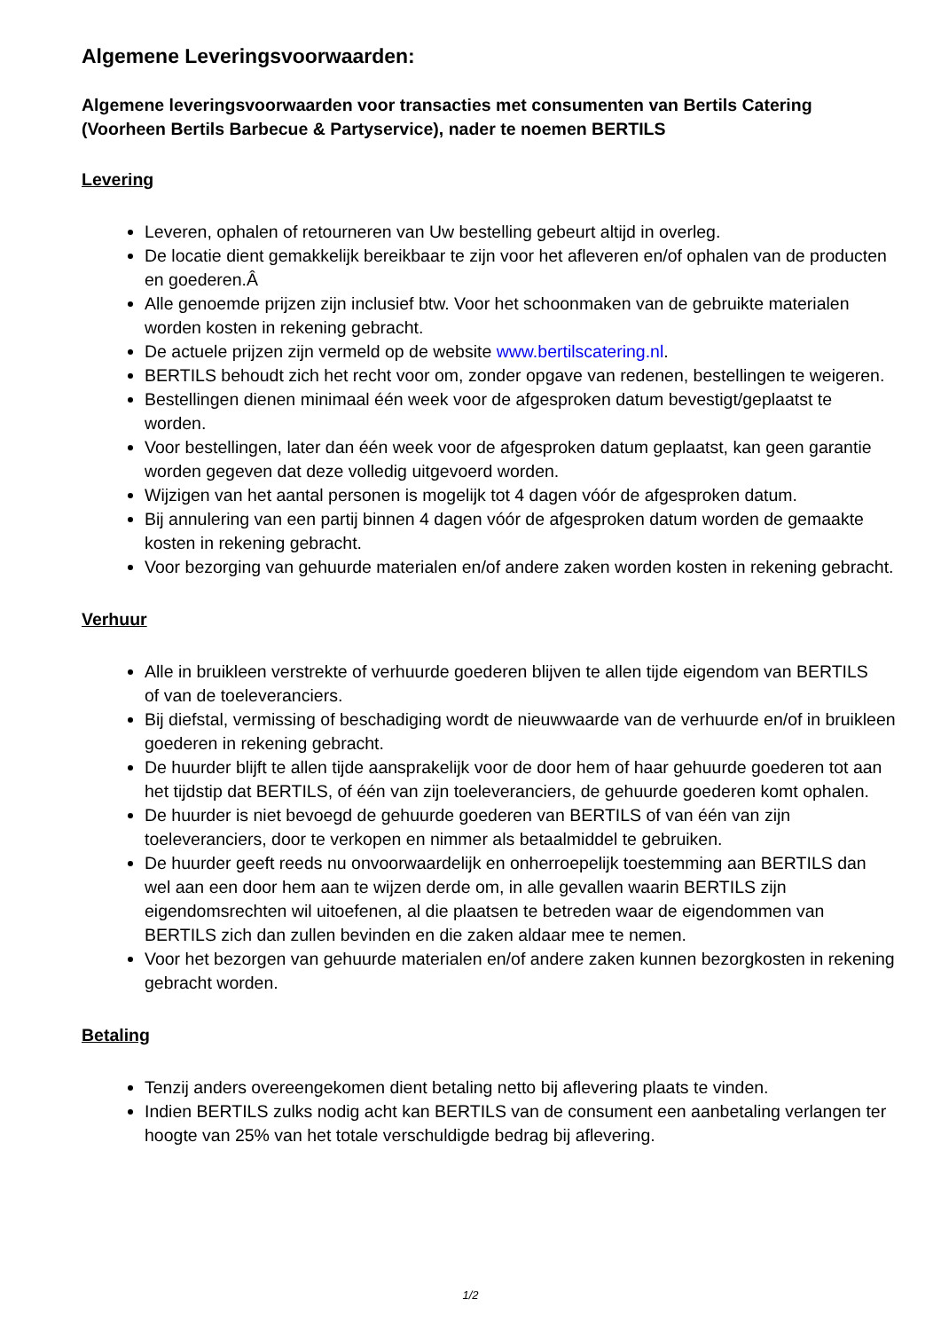Algemene Leveringsvoorwaarden:
Algemene leveringsvoorwaarden voor transacties met consumenten van Bertils Catering (Voorheen Bertils Barbecue & Partyservice), nader te noemen BERTILS
Levering
Leveren, ophalen of retourneren van Uw bestelling gebeurt altijd in overleg.
De locatie dient gemakkelijk bereikbaar te zijn voor het afleveren en/of ophalen van de producten en goederen.Â
Alle genoemde prijzen zijn inclusief btw. Voor het schoonmaken van de gebruikte materialen worden kosten in rekening gebracht.
De actuele prijzen zijn vermeld op de website www.bertilscatering.nl.
BERTILS behoudt zich het recht voor om, zonder opgave van redenen, bestellingen te weigeren.
Bestellingen dienen minimaal één week voor de afgesproken datum bevestigt/geplaatst te worden.
Voor bestellingen, later dan één week voor de afgesproken datum geplaatst, kan geen garantie worden gegeven dat deze volledig uitgevoerd worden.
Wijzigen van het aantal personen is mogelijk tot 4 dagen vóór de afgesproken datum.
Bij annulering van een partij binnen 4 dagen vóór de afgesproken datum worden de gemaakte kosten in rekening gebracht.
Voor bezorging van gehuurde materialen en/of andere zaken worden kosten in rekening gebracht.
Verhuur
Alle in bruikleen verstrekte of verhuurde goederen blijven te allen tijde eigendom van BERTILS
of van de toeleveranciers.
Bij diefstal, vermissing of beschadiging wordt de nieuwwaarde van de verhuurde en/of in bruikleen goederen in rekening gebracht.
De huurder blijft te allen tijde aansprakelijk voor de door hem of haar gehuurde goederen tot aan het tijdstip dat BERTILS, of één van zijn toeleveranciers, de gehuurde goederen komt ophalen.
De huurder is niet bevoegd de gehuurde goederen van BERTILS of van één van zijn toeleveranciers, door te verkopen en nimmer als betaalmiddel te gebruiken.
De huurder geeft reeds nu onvoorwaardelijk en onherroepelijk toestemming aan BERTILS dan wel aan een door hem aan te wijzen derde om, in alle gevallen waarin BERTILS zijn eigendomsrechten wil uitoefenen, al die plaatsen te betreden waar de eigendommen van BERTILS zich dan zullen bevinden en die zaken aldaar mee te nemen.
Voor het bezorgen van gehuurde materialen en/of andere zaken kunnen bezorgkosten in rekening gebracht worden.
Betaling
Tenzij anders overeengekomen dient betaling netto bij aflevering plaats te vinden.
Indien BERTILS zulks nodig acht kan BERTILS van de consument een aanbetaling verlangen ter hoogte van 25% van het totale verschuldigde bedrag bij aflevering.
1/2